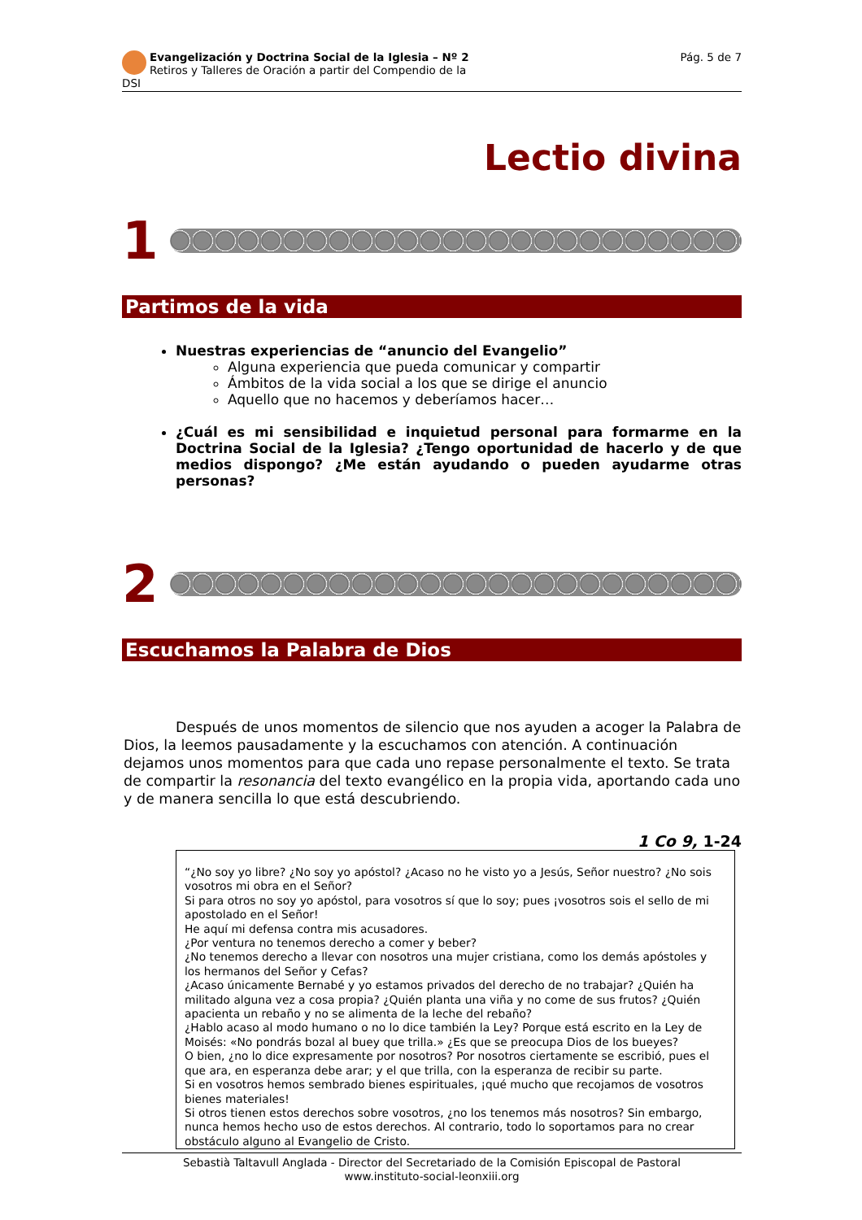Evangelización y Doctrina Social de la Iglesia – Nº 2
Retiros y Talleres de Oración a partir del Compendio de la DSI
Pág. 5 de 7
Lectio divina
1
Partimos de la vida
Nuestras experiencias de “anuncio del Evangelio”
Alguna experiencia que pueda comunicar y compartir
Ámbitos de la vida social a los que se dirige el anuncio
Aquello que no hacemos y deberíamos hacer…
¿Cuál es mi sensibilidad e inquietud personal para formarme en la Doctrina Social de la Iglesia? ¿Tengo oportunidad de hacerlo y de que medios dispongo? ¿Me están ayudando o pueden ayudarme otras personas?
2
Escuchamos la Palabra de Dios
Después de unos momentos de silencio que nos ayuden a acoger la Palabra de Dios, la leemos pausadamente y la escuchamos con atención. A continuación dejamos unos momentos para que cada uno repase personalmente el texto. Se trata de compartir la resonancia del texto evangélico en la propia vida, aportando cada uno y de manera sencilla lo que está descubriendo.
1 Co 9, 1-24
“¿No soy yo libre? ¿No soy yo apóstol? ¿Acaso no he visto yo a Jesús, Señor nuestro? ¿No sois vosotros mi obra en el Señor?
Si para otros no soy yo apóstol, para vosotros sí que lo soy; pues ¡vosotros sois el sello de mi apostolado en el Señor!
He aquí mi defensa contra mis acusadores.
¿Por ventura no tenemos derecho a comer y beber?
¿No tenemos derecho a llevar con nosotros una mujer cristiana, como los demás apóstoles y los hermanos del Señor y Cefas?
¿Acaso únicamente Bernabé y yo estamos privados del derecho de no trabajar? ¿Quién ha militado alguna vez a cosa propia? ¿Quién planta una viña y no come de sus frutos? ¿Quién apacienta un rebaño y no se alimenta de la leche del rebaño?
¿Hablo acaso al modo humano o no lo dice también la Ley? Porque está escrito en la Ley de Moisés: «No pondrás bozal al buey que trilla.» ¿Es que se preocupa Dios de los bueyes?
O bien, ¿no lo dice expresamente por nosotros? Por nosotros ciertamente se escribió, pues el que ara, en esperanza debe arar; y el que trilla, con la esperanza de recibir su parte.
Si en vosotros hemos sembrado bienes espirituales, ¡qué mucho que recojamos de vosotros bienes materiales!
Si otros tienen estos derechos sobre vosotros, ¿no los tenemos más nosotros? Sin embargo, nunca hemos hecho uso de estos derechos. Al contrario, todo lo soportamos para no crear obstáculo alguno al Evangelio de Cristo.
Sebastià Taltavull Anglada - Director del Secretariado de la Comisión Episcopal de Pastoral
www.instituto-social-leonxiii.org